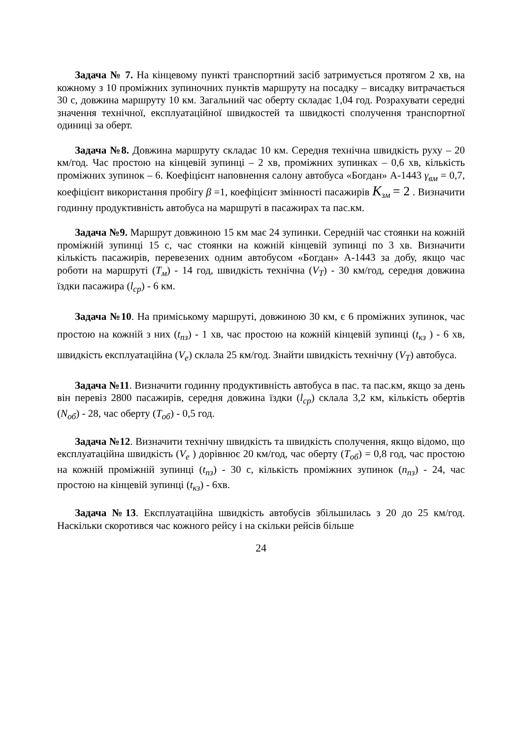Задача № 7. На кінцевому пункті транспортний засіб затримується протягом 2 хв, на кожному з 10 проміжних зупиночних пунктів маршруту на посадку – висадку витрачається 30 с, довжина маршруту 10 км. Загальний час оберту складає 1,04 год. Розрахувати середні значення технічної, експлуатаційної швидкостей та швидкості сполучення транспортної одиниці за оберт.
Задача №8. Довжина маршруту складає 10 км. Середня технічна швидкість руху – 20 км/год. Час простою на кінцевій зупинці – 2 хв, проміжних зупинках – 0,6 хв, кількість проміжних зупинок – 6. Коефіцієнт наповнення салону автобуса «Богдан» А-1443 γ<sub>вм</sub> = 0,7, коефіцієнт використання пробігу β =1, коефіцієнт змінності пасажирів K<sub>зм</sub> = 2 . Визначити годинну продуктивність автобуса на маршруті в пасажирах та пас.км.
Задача №9. Маршрут довжиною 15 км має 24 зупинки. Середній час стоянки на кожній проміжній зупинці 15 с, час стоянки на кожній кінцевій зупинці по 3 хв. Визначити кількість пасажирів, перевезених одним автобусом «Богдан» А-1443 за добу, якщо час роботи на маршруті (Т<sub>м</sub>) - 14 год, швидкість технічна (V<sub>Т</sub>) - 30 км/год, середня довжина їздки пасажира (l<sub>ср</sub>) - 6 км.
Задача №10. На приміському маршруті, довжиною 30 км, є 6 проміжних зупинок, час простою на кожній з них (t<sub>пз</sub>) - 1 хв, час простою на кожній кінцевій зупинці (t<sub>кз</sub> ) - 6 хв, швидкість експлуатаційна (V<sub>е</sub>) склала 25 км/год. Знайти швидкість технічну (V<sub>Т</sub>) автобуса.
Задача №11. Визначити годинну продуктивність автобуса в пас. та пас.км, якщо за день він перевіз 2800 пасажирів, середня довжина їздки (l<sub>ср</sub>) склала 3,2 км, кількість обертів (N<sub>об</sub>) - 28, час оберту (Т<sub>об</sub>) - 0,5 год.
Задача №12. Визначити технічну швидкість та швидкість сполучення, якщо відомо, що експлуатаційна швидкість (V<sub>е</sub> ) дорівнює 20 км/год, час оберту (Т<sub>об</sub>) = 0,8 год, час простою на кожній проміжній зупинці (t<sub>пз</sub>) - 30 с, кількість проміжних зупинок (n<sub>пз</sub>) - 24, час простою на кінцевій зупинці (t<sub>кз</sub>) - 6хв.
Задача №13. Експлуатаційна швидкість автобусів збільшилась з 20 до 25 км/год. Наскільки скоротився час кожного рейсу і на скільки рейсів більше
24